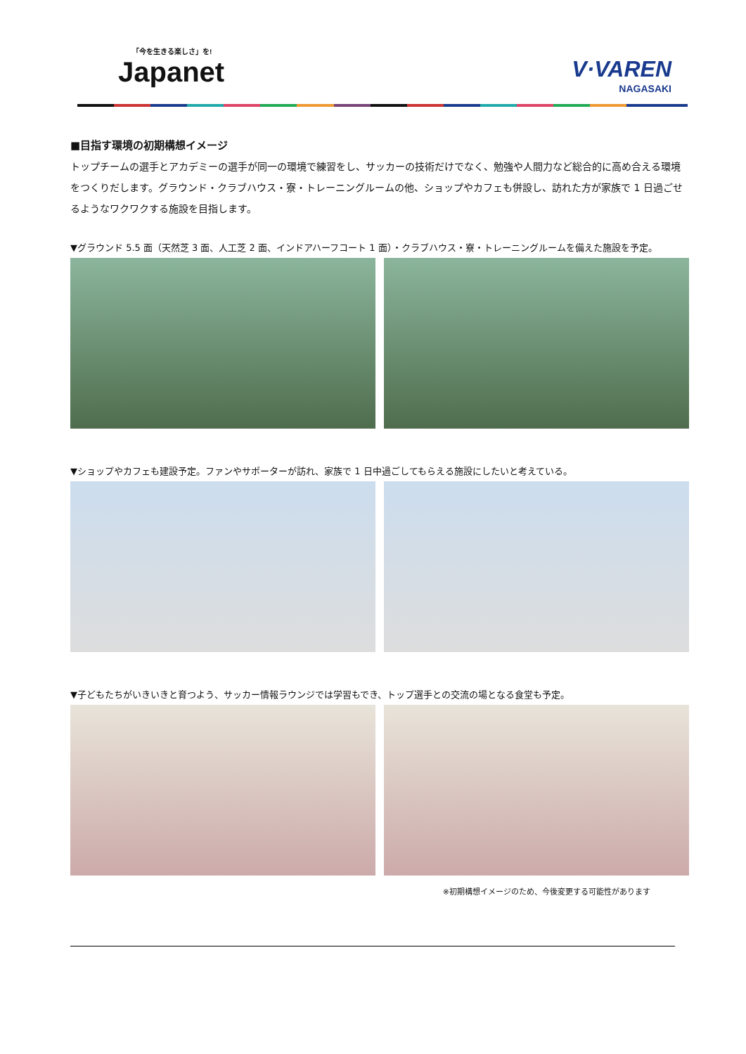「今を生きる楽しさ」を!
Japanet
V·VAREN
NAGASAKI
■目指す環境の初期構想イメージ
トップチームの選手とアカデミーの選手が同一の環境で練習をし、サッカーの技術だけでなく、勉強や人間力など総合的に高め合える環境をつくりだします。グラウンド・クラブハウス・寮・トレーニングルームの他、ショップやカフェも併設し、訪れた方が家族で 1 日過ごせるようなワクワクする施設を目指します。
▼グラウンド 5.5 面（天然芝 3 面、人工芝 2 面、インドアハーフコート 1 面）・クラブハウス・寮・トレーニングルームを備えた施設を予定。
▼ショップやカフェも建設予定。ファンやサポーターが訪れ、家族で 1 日中過ごしてもらえる施設にしたいと考えている。
▼子どもたちがいきいきと育つよう、サッカー情報ラウンジでは学習もでき、トップ選手との交流の場となる食堂も予定。
※初期構想イメージのため、今後変更する可能性があります